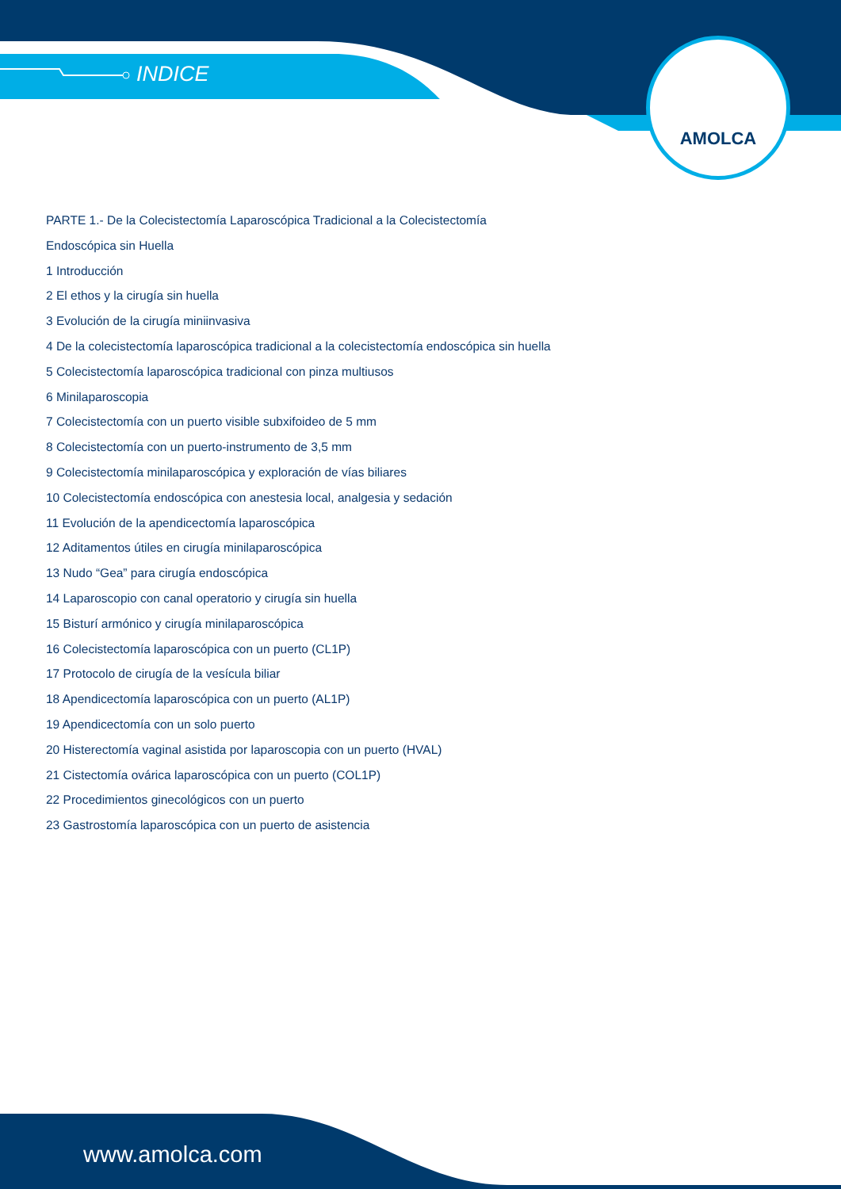INDICE
AMOLCA
PARTE 1.- De la Colecistectomía Laparoscópica Tradicional a la Colecistectomía
Endoscópica sin Huella
1 Introducción
2 El ethos y la cirugía sin huella
3 Evolución de la cirugía miniinvasiva
4 De la colecistectomía laparoscópica tradicional a la colecistectomía endoscópica sin huella
5 Colecistectomía laparoscópica tradicional con pinza multiusos
6 Minilaparoscopia
7 Colecistectomía con un puerto visible subxifoideo de 5 mm
8 Colecistectomía con un puerto-instrumento de 3,5 mm
9 Colecistectomía minilaparoscópica y exploración de vías biliares
10 Colecistectomía endoscópica con anestesia local, analgesia y sedación
11 Evolución de la apendicectomía laparoscópica
12 Aditamentos útiles en cirugía minilaparoscópica
13 Nudo “Gea” para cirugía endoscópica
14 Laparoscopio con canal operatorio y cirugía sin huella
15 Bisturí armónico y cirugía minilaparoscópica
16 Colecistectomía laparoscópica con un puerto (CL1P)
17 Protocolo de cirugía de la vesícula biliar
18 Apendicectomía laparoscópica con un puerto (AL1P)
19 Apendicectomía con un solo puerto
20 Histerectomía vaginal asistida por laparoscopia con un puerto (HVAL)
21 Cistectomía ovárica laparoscópica con un puerto (COL1P)
22 Procedimientos ginecológicos con un puerto
23 Gastrostomía laparoscópica con un puerto de asistencia
www.amolca.com